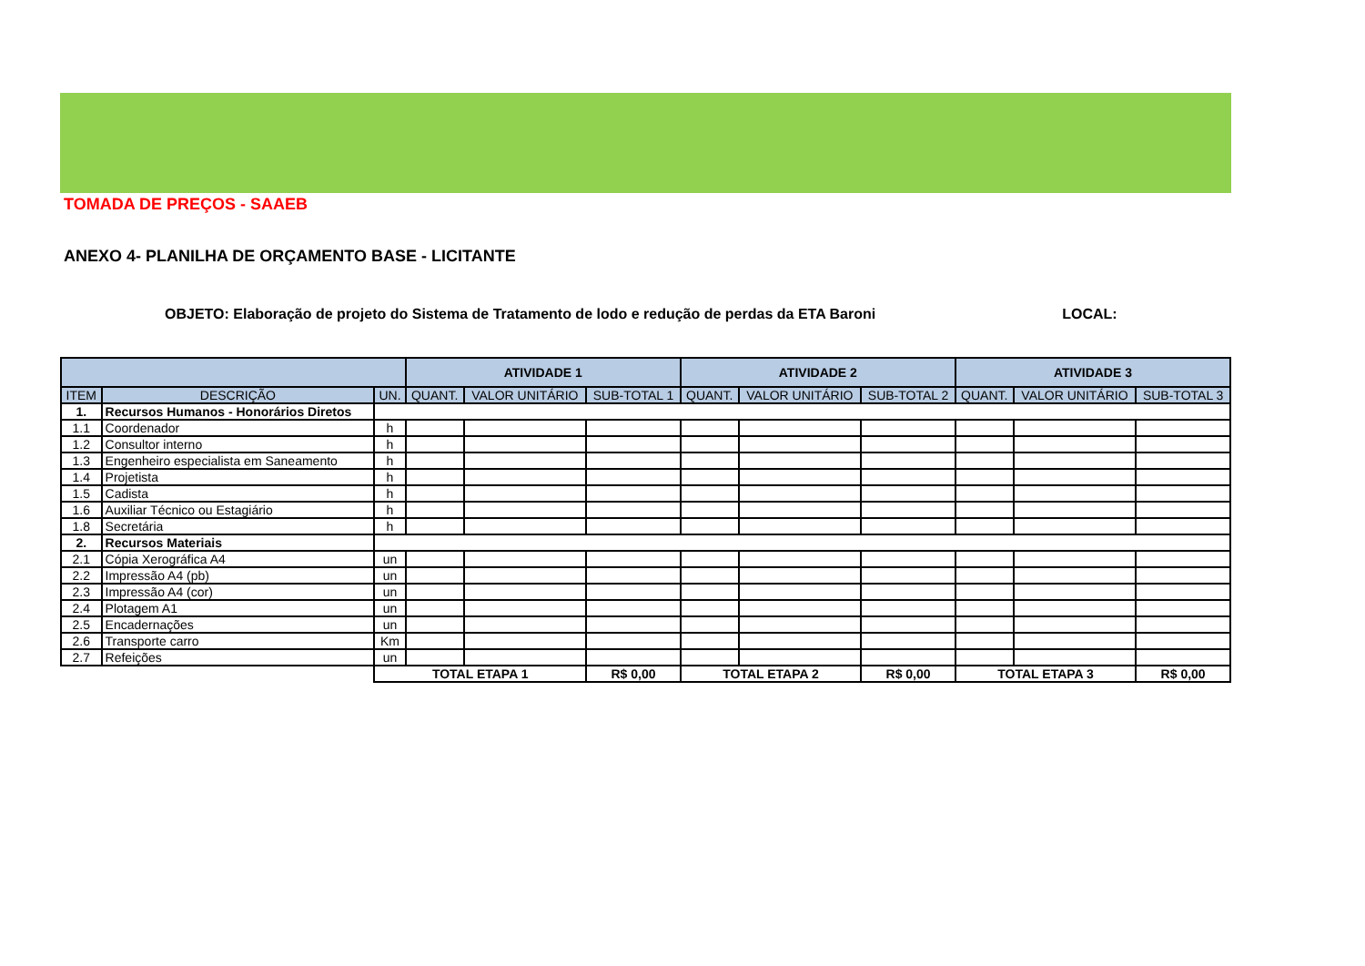TOMADA DE PREÇOS - SAAEB
ANEXO 4- PLANILHA DE ORÇAMENTO BASE - LICITANTE
OBJETO: Elaboração de projeto do Sistema de Tratamento de lodo e redução de perdas da ETA Baroni LOCAL:
| | | | ATIVIDADE 1 | | | ATIVIDADE 2 | | | ATIVIDADE 3 | | |
| --- | --- | --- | --- | --- | --- | --- | --- | --- | --- | --- | --- |
| ITEM | DESCRIÇÃO | UN. | QUANT. | VALOR UNITÁRIO | SUB-TOTAL 1 | QUANT. | VALOR UNITÁRIO | SUB-TOTAL 2 | QUANT. | VALOR UNITÁRIO | SUB-TOTAL 3 |
| 1. | Recursos Humanos - Honorários Diretos | | | | | | | | | | |
| 1.1 | Coordenador | h | | | | | | | | | |
| 1.2 | Consultor interno | h | | | | | | | | | |
| 1.3 | Engenheiro especialista em Saneamento | h | | | | | | | | | |
| 1.4 | Projetista | h | | | | | | | | | |
| 1.5 | Cadista | h | | | | | | | | | |
| 1.6 | Auxiliar Técnico ou Estagiário | h | | | | | | | | | |
| 1.8 | Secretária | h | | | | | | | | | |
| 2. | Recursos Materiais | | | | | | | | | | |
| 2.1 | Cópia Xerográfica A4 | un | | | | | | | | | |
| 2.2 | Impressão A4 (pb) | un | | | | | | | | | |
| 2.3 | Impressão A4 (cor) | un | | | | | | | | | |
| 2.4 | Plotagem A1 | un | | | | | | | | | |
| 2.5 | Encadernações | un | | | | | | | | | |
| 2.6 | Transporte carro | Km | | | | | | | | | |
| 2.7 | Refeições | un | | | | | | | | | |
| | | TOTAL ETAPA 1 | | | R$ 0,00 | TOTAL ETAPA 2 | | R$ 0,00 | TOTAL ETAPA 3 | | R$ 0,00 |